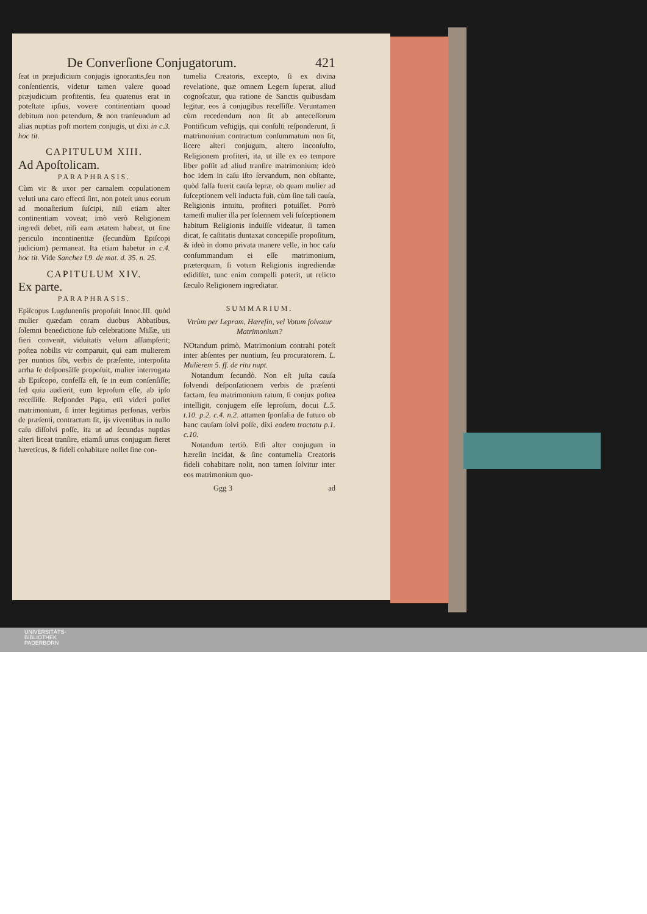De Converſione Conjugatorum. 421
ſeat in præjudicium conjugis ignorantis,ſeu non conſentientis, videtur tamen valere quoad præjudicium profitentis, ſeu quatenus erat in poteſtate ipſius, vovere continentiam quoad debitum non petendum, & non tranſeundum ad alias nuptias poſt mortem conjugis, ut dixi in c.3. hoc tit.
CAPITULUM XIII.
Ad Apoſtolicam.
PARAPHRASIS.
Cùm vir & uxor per carnalem copulationem veluti una caro effecti ſint, non poteſt unus eorum ad monaſterium ſuſcipi, niſi etiam alter continentiam voveat; imò verò Religionem ingredi debet, niſi eam ætatem habeat, ut ſine periculo incontinentiæ (ſecundùm Epiſcopi judicium) permaneat. Ita etiam habetur in c.4. hoc tit. Vide Sanchez l.9. de mat. d. 35. n. 25.
CAPITULUM XIV.
Ex parte.
PARAPHRASIS.
Epiſcopus Lugdunenſis propoſuit Innoc.III. quòd mulier quædam coram duobus Abbatibus, ſolemni benedictione ſub celebratione Miſſæ, uti fieri convenit, viduitatis velum aſſumpſerit; poſtea nobilis vir comparuit, qui eam mulierem per nuntios ſibi, verbis de præſente, interpoſita arrha ſe deſponsâſſe propoſuit, mulier interrogata ab Epiſcopo, confeſſa eſt, ſe in eum conſenſiſſe; ſed quia audierit, eum leproſum eſſe, ab ipſo receſſiſſe. Reſpondet Papa, etſi videri poſſet matrimonium, ſi inter legitimas perſonas, verbis de præſenti, contractum ſit, ijs viventibus in nullo caſu diſſolvi poſſe, ita ut ad ſecundas nuptias alteri liceat tranſire, etiamſi unus conjugum fieret hæreticus, & fideli cohabitare nollet ſine con-
tumelia Creatoris, excepto, ſi ex divina revelatione, quæ omnem Legem ſuperat, aliud cognoſcatur, qua ratione de Sanctis quibusdam legitur, eos à conjugibus receſſiſſe. Veruntamen cùm recedendum non ſit ab anteceſſorum Pontificum veſtigijs, qui conſulti reſponderunt, ſi matrimonium contractum conſummatum non ſit, licere alteri conjugum, altero inconſulto, Religionem profiteri, ita, ut ille ex eo tempore liber poſſit ad aliud tranſire matrimonium; ideò hoc idem in caſu iſto ſervandum, non obſtante, quòd falſa fuerit cauſa lepræ, ob quam mulier ad ſuſceptionem veli inducta fuit, cùm ſine tali cauſa, Religionis intuitu, profiteri potuiſſet. Porrò tametſi mulier illa per ſolennem veli ſuſceptionem habitum Religionis induiſſe videatur, ſi tamen dicat, ſe caſtitatis duntaxat concepiſſe propoſitum, & ideò in domo privata manere velle, in hoc caſu conſummandum ei eſſe matrimonium, præterquam, ſi votum Religionis ingrediendæ edidiſſet, tunc enim compelli poterit, ut relicto ſæculo Religionem ingrediatur.
SUMMARIUM.
Vtrùm per Lepram, Hæreſin, vel Votum ſolvatur Matrimonium?
NOtandum primò, Matrimonium contrahi poteſt inter abſentes per nuntium, ſeu procuratorem. L. Mulierem 5. ff. de ritu nupt.
Notandum ſecundò. Non eſt juſta cauſa ſolvendi deſponſationem verbis de præſenti factam, ſeu matrimonium ratum, ſi conjux poſtea intelligit, conjugem eſſe leproſum, docui L.5. t.10. p.2. c.4. n.2. attamen ſponſalia de futuro ob hanc cauſam ſolvi poſſe, dixi eodem tractatu p.1. c.10.
Notandum tertiò. Etſi alter conjugum in hæreſin incidat, & ſine contumelia Creatoris fideli cohabitare nolit, non tamen ſolvitur inter eos matrimonium quo-
Ggg 3 ad
UNIVERSITÄTS-
BIBLIOTHEK
PADERBORN